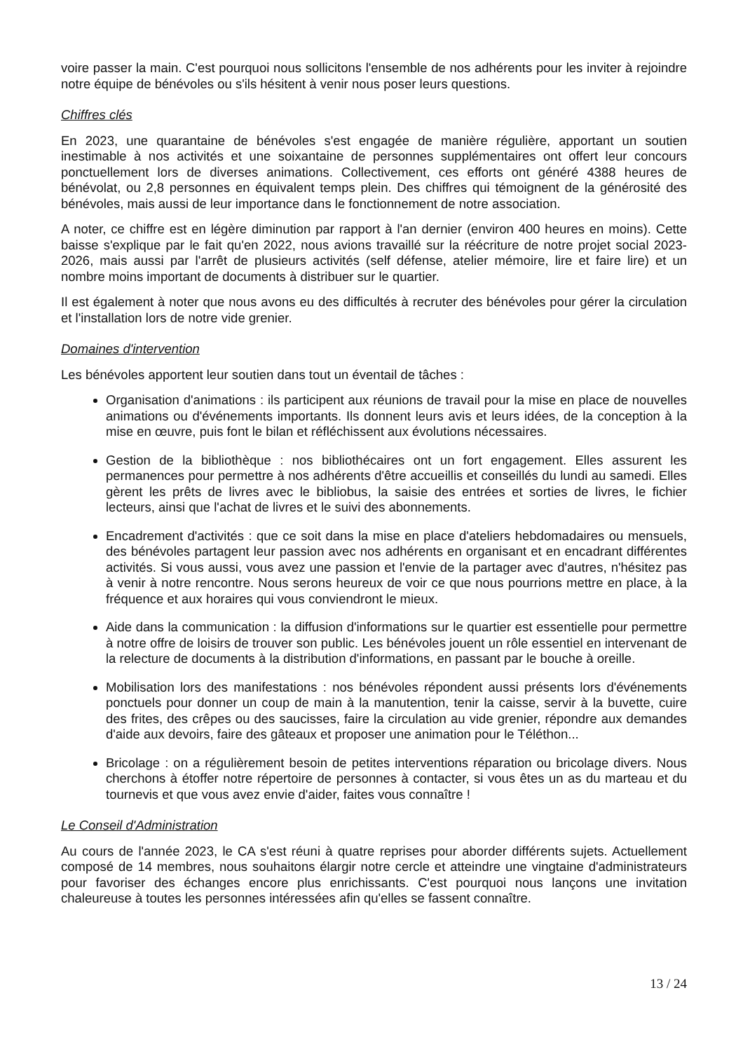voire passer la main. C'est pourquoi nous sollicitons l'ensemble de nos adhérents pour les inviter à rejoindre notre équipe de bénévoles ou s'ils hésitent à venir nous poser leurs questions.
Chiffres clés
En 2023, une quarantaine de bénévoles s'est engagée de manière régulière, apportant un soutien inestimable à nos activités et une soixantaine de personnes supplémentaires ont offert leur concours ponctuellement lors de diverses animations. Collectivement, ces efforts ont généré 4388 heures de bénévolat, ou 2,8 personnes en équivalent temps plein. Des chiffres qui témoignent de la générosité des bénévoles, mais aussi de leur importance dans le fonctionnement de notre association.
A noter, ce chiffre est en légère diminution par rapport à l'an dernier (environ 400 heures en moins). Cette baisse s'explique par le fait qu'en 2022, nous avions travaillé sur la réécriture de notre projet social 2023-2026, mais aussi par l'arrêt de plusieurs activités (self défense, atelier mémoire, lire et faire lire) et un nombre moins important de documents à distribuer sur le quartier.
Il est également à noter que nous avons eu des difficultés à recruter des bénévoles pour gérer la circulation et l'installation lors de notre vide grenier.
Domaines d'intervention
Les bénévoles apportent leur soutien dans tout un éventail de tâches :
Organisation d'animations : ils participent aux réunions de travail pour la mise en place de nouvelles animations ou d'événements importants. Ils donnent leurs avis et leurs idées, de la conception à la mise en œuvre, puis font le bilan et réfléchissent aux évolutions nécessaires.
Gestion de la bibliothèque : nos bibliothécaires ont un fort engagement. Elles assurent les permanences pour permettre à nos adhérents d'être accueillis et conseillés du lundi au samedi. Elles gèrent les prêts de livres avec le bibliobus, la saisie des entrées et sorties de livres, le fichier lecteurs, ainsi que l'achat de livres et le suivi des abonnements.
Encadrement d'activités : que ce soit dans la mise en place d'ateliers hebdomadaires ou mensuels, des bénévoles partagent leur passion avec nos adhérents en organisant et en encadrant différentes activités. Si vous aussi, vous avez une passion et l'envie de la partager avec d'autres, n'hésitez pas à venir à notre rencontre. Nous serons heureux de voir ce que nous pourrions mettre en place, à la fréquence et aux horaires qui vous conviendront le mieux.
Aide dans la communication : la diffusion d'informations sur le quartier est essentielle pour permettre à notre offre de loisirs de trouver son public. Les bénévoles jouent un rôle essentiel en intervenant de la relecture de documents à la distribution d'informations, en passant par le bouche à oreille.
Mobilisation lors des manifestations : nos bénévoles répondent aussi présents lors d'événements ponctuels pour donner un coup de main à la manutention, tenir la caisse, servir à la buvette, cuire des frites, des crêpes ou des saucisses, faire la circulation au vide grenier, répondre aux demandes d'aide aux devoirs, faire des gâteaux et proposer une animation pour le Téléthon...
Bricolage : on a régulièrement besoin de petites interventions réparation ou bricolage divers. Nous cherchons à étoffer notre répertoire de personnes à contacter, si vous êtes un as du marteau et du tournevis et que vous avez envie d'aider, faites vous connaître !
Le Conseil d'Administration
Au cours de l'année 2023, le CA s'est réuni à quatre reprises pour aborder différents sujets. Actuellement composé de 14 membres, nous souhaitons élargir notre cercle et atteindre une vingtaine d'administrateurs pour favoriser des échanges encore plus enrichissants. C'est pourquoi nous lançons une invitation chaleureuse à toutes les personnes intéressées afin qu'elles se fassent connaître.
13 / 24